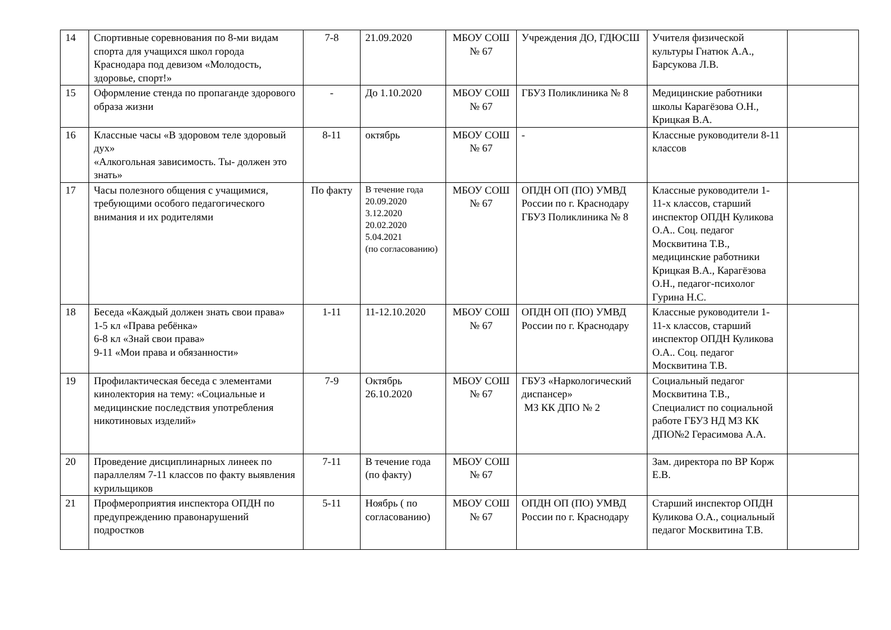| 14 | Спортивные соревнования по 8-ми видам спорта для учащихся школ города Краснодара под девизом «Молодость, здоровье, спорт!» | 7-8 | 21.09.2020 | МБОУ СОШ № 67 | Учреждения ДО, ГДЮСШ | Учителя физической культуры Гнатюк А.А., Барсукова Л.В. | |
| 15 | Оформление стенда по пропаганде здорового образа жизни | - | До 1.10.2020 | МБОУ СОШ № 67 | ГБУЗ Поликлиника № 8 | Медицинские работники школы Карагёзова О.Н., Крицкая В.А. | |
| 16 | Классные часы «В здоровом теле здоровый дух» «Алкогольная зависимость. Ты- должен это знать» | 8-11 | октябрь | МБОУ СОШ № 67 | - | Классные руководители 8-11 классов | |
| 17 | Часы полезного общения с учащимися, требующими особого педагогического внимания и их родителями | По факту | В течение года 20.09.2020 3.12.2020 20.02.2020 5.04.2021 (по согласованию) | МБОУ СОШ № 67 | ОПДН ОП (ПО) УМВД России по г. Краснодару ГБУЗ Поликлиника № 8 | Классные руководители 1-11-х классов, старший инспектор ОПДН Куликова О.А.. Соц. педагог Москвитина Т.В., медицинские работники Крицкая В.А., Карагёзова О.Н., педагог-психолог Гурина Н.С. | |
| 18 | Беседа «Каждый должен знать свои права» 1-5 кл «Права ребёнка» 6-8 кл «Знай свои права» 9-11 «Мои права и обязанности» | 1-11 | 11-12.10.2020 | МБОУ СОШ № 67 | ОПДН ОП (ПО) УМВД России по г. Краснодару | Классные руководители 1-11-х классов, старший инспектор ОПДН Куликова О.А.. Соц. педагог Москвитина Т.В. | |
| 19 | Профилактическая беседа с элементами кинолектория на тему: «Социальные и медицинские последствия употребления никотиновых изделий» | 7-9 | Октябрь 26.10.2020 | МБОУ СОШ № 67 | ГБУЗ «Наркологический диспансер» МЗ КК ДПО № 2 | Социальный педагог Москвитина Т.В., Специалист по социальной работе ГБУЗ НД МЗ КК ДПО№2 Герасимова А.А. | |
| 20 | Проведение дисциплинарных линеек по параллелям 7-11 классов по факту выявления курильщиков | 7-11 | В течение года (по факту) | МБОУ СОШ № 67 | | Зам. директора по ВР Корж Е.В. | |
| 21 | Профмероприятия инспектора ОПДН по предупреждению правонарушений подростков | 5-11 | Ноябрь ( по согласованию) | МБОУ СОШ № 67 | ОПДН ОП (ПО) УМВД России по г. Краснодару | Старший инспектор ОПДН Куликова О.А., социальный педагог Москвитина Т.В. | |